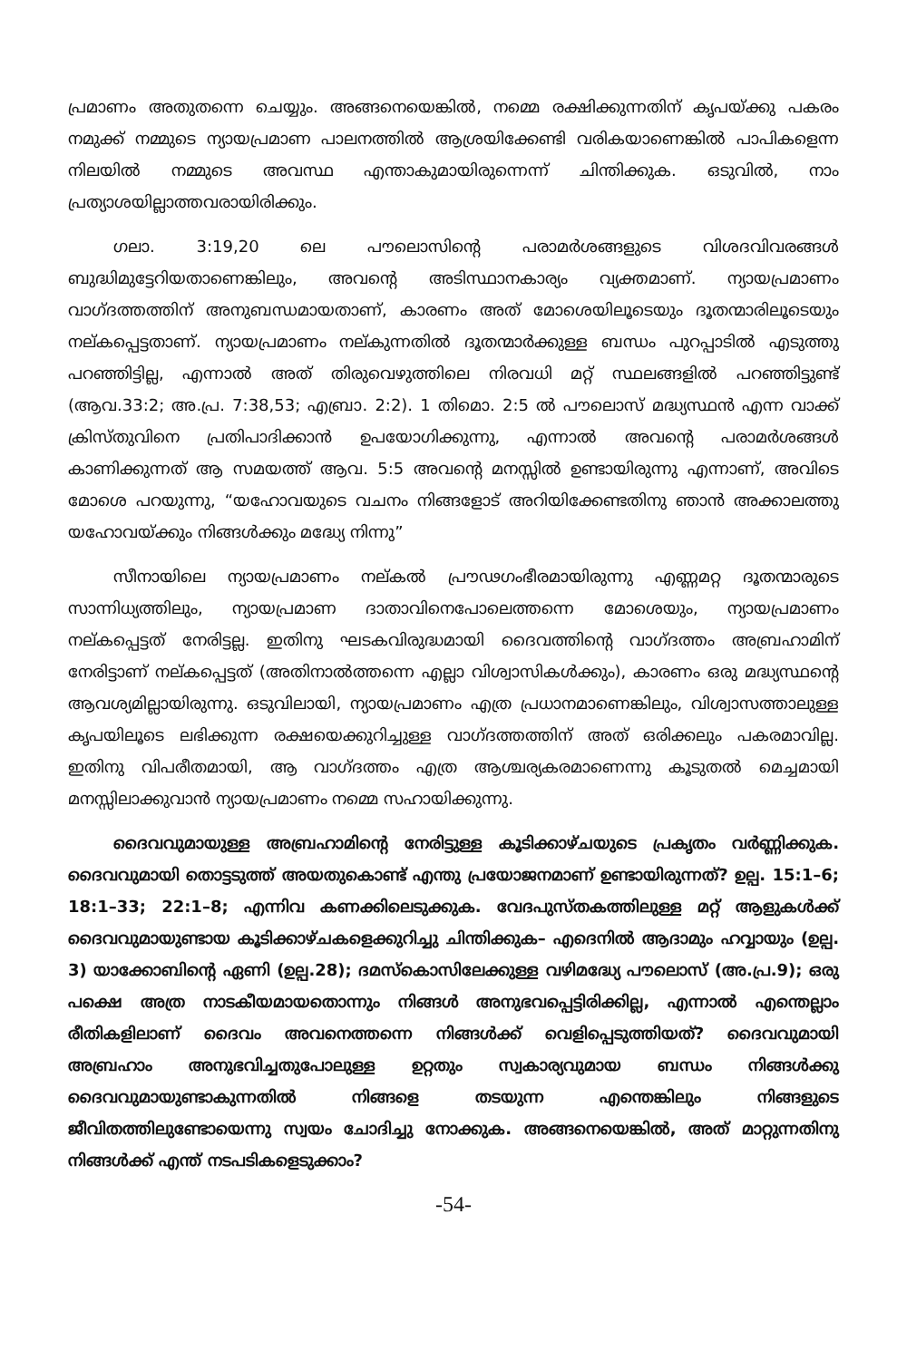പ്രമാണം അതുതന്നെ ചെയ്യും. അങ്ങനെയെങ്കിൽ, നമ്മെ രക്ഷിക്കുന്നതിന് കൃപയ്ക്കു പകരം നമുക്ക് നമ്മുടെ ന്യായപ്രമാണ പാലനത്തിൽ ആശ്രയിക്കേണ്ടി വരികയാണെങ്കിൽ പാപികളെന്ന നിലയിൽ നമ്മുടെ അവസ്ഥ എന്താകുമായിരുന്നെന്ന് ചിന്തിക്കുക. ഒടുവിൽ, നാം പ്രത്യാശയില്ലാത്തവരായിരിക്കും.
ഗലാ. 3:19,20 ലെ പൗലൊസിന്റെ പരാമർശങ്ങളുടെ വിശദവിവരങ്ങൾ ബുദ്ധിമുട്ടേറിയതാണെങ്കിലും, അവന്റെ അടിസ്ഥാനകാര്യം വ്യക്തമാണ്. ന്യായപ്രമാണം വാഗ്ദത്തത്തിന് അനുബന്ധമായതാണ്, കാരണം അത് മോശെയിലൂടെയും ദൂതന്മാരിലൂടെയും നല്കപ്പെട്ടതാണ്. ന്യായപ്രമാണം നല്കുന്നതിൽ ദൂതന്മാർക്കുള്ള ബന്ധം പുറപ്പാടിൽ എടുത്തു പറഞ്ഞിട്ടില്ല, എന്നാൽ അത് തിരുവെഴുത്തിലെ നിരവധി മറ്റ് സ്ഥലങ്ങളിൽ പറഞ്ഞിട്ടുണ്ട് (ആവ.33:2; അ.പ്ര. 7:38,53; എബ്രാ. 2:2). 1 തിമൊ. 2:5 ൽ പൗലൊസ് മദ്ധ്യസ്ഥൻ എന്ന വാക്ക് ക്രിസ്തുവിനെ പ്രതിപാദിക്കാൻ ഉപയോഗിക്കുന്നു, എന്നാൽ അവന്റെ പരാമർശങ്ങൾ കാണിക്കുന്നത് ആ സമയത്ത് ആവ. 5:5 അവന്റെ മനസ്സിൽ ഉണ്ടായിരുന്നു എന്നാണ്, അവിടെ മോശെ പറയുന്നു, “യഹോവയുടെ വചനം നിങ്ങളോട് അറിയിക്കേണ്ടതിനു ഞാൻ അക്കാലത്തു യഹോവയ്ക്കും നിങ്ങൾക്കും മദ്ധ്യേ നിന്നു”
സീനായിലെ ന്യായപ്രമാണം നല്കൽ പ്രൗഢഗംഭീരമായിരുന്നു എണ്ണമറ്റ ദൂതന്മാരുടെ സാന്നിധ്യത്തിലും, ന്യായപ്രമാണ ദാതാവിനെപോലെത്തന്നെ മോശെയും, ന്യായപ്രമാണം നല്കപ്പെട്ടത് നേരിട്ടല്ല. ഇതിനു ഘടകവിരുദ്ധമായി ദൈവത്തിന്റെ വാഗ്ദത്തം അബ്രഹാമിന് നേരിട്ടാണ് നല്കപ്പെട്ടത് (അതിനാൽത്തന്നെ എല്ലാ വിശ്വാസികൾക്കും), കാരണം ഒരു മദ്ധ്യസ്ഥന്റെ ആവശ്യമില്ലായിരുന്നു. ഒടുവിലായി, ന്യായപ്രമാണം എത്ര പ്രധാനമാണെങ്കിലും, വിശ്വാസത്താലുള്ള കൃപയിലൂടെ ലഭിക്കുന്ന രക്ഷയെക്കുറിച്ചുള്ള വാഗ്ദത്തത്തിന് അത് ഒരിക്കലും പകരമാവില്ല. ഇതിനു വിപരീതമായി, ആ വാഗ്ദത്തം എത്ര ആശ്ചര്യകരമാണെന്നു കൂടുതൽ മെച്ചമായി മനസ്സിലാക്കുവാൻ ന്യായപ്രമാണം നമ്മെ സഹായിക്കുന്നു.
ദൈവവുമായുള്ള അബ്രഹാമിന്റെ നേരിട്ടുള്ള കൂടിക്കാഴ്ചയുടെ പ്രകൃതം വർണ്ണിക്കുക. ദൈവവുമായി തൊട്ടടുത്ത് അയതുകൊണ്ട് എന്തു പ്രയോജനമാണ് ഉണ്ടായിരുന്നത്? ഉല്പ. 15:1–6; 18:1–33; 22:1–8; എന്നിവ കണക്കിലെടുക്കുക. വേദപുസ്തകത്തിലുള്ള മറ്റ് ആളുകൾക്ക് ദൈവവുമായുണ്ടായ കൂടിക്കാഴ്ചകളെക്കുറിച്ചു ചിന്തിക്കുക– എദെനിൽ ആദാമും ഹവ്വായും (ഉല്പ. 3) യാക്കോബിന്റെ ഏണി (ഉല്പ.28); ദമസ്കൊസിലേക്കുള്ള വഴിമദ്ധ്യേ പൗലൊസ് (അ.പ്ര.9); ഒരു പക്ഷെ അത്ര നാടകീയമായതൊന്നും നിങ്ങൾ അനുഭവപ്പെട്ടിരിക്കില്ല, എന്നാൽ എന്തെല്ലാം രീതികളിലാണ് ദൈവം അവനെത്തന്നെ നിങ്ങൾക്ക് വെളിപ്പെടുത്തിയത്? ദൈവവുമായി അബ്രഹാം അനുഭവിച്ചതുപോലുള്ള ഉറ്റതും സ്വകാര്യവുമായ ബന്ധം നിങ്ങൾക്കു ദൈവവുമായുണ്ടാകുന്നതിൽ നിങ്ങളെ തടയുന്ന എന്തെങ്കിലും നിങ്ങളുടെ ജീവിതത്തിലുണ്ടോയെന്നു സ്വയം ചോദിച്ചു നോക്കുക. അങ്ങനെയെങ്കിൽ, അത് മാറ്റുന്നതിനു നിങ്ങൾക്ക് എന്ത് നടപടികളെടുക്കാം?
-54-